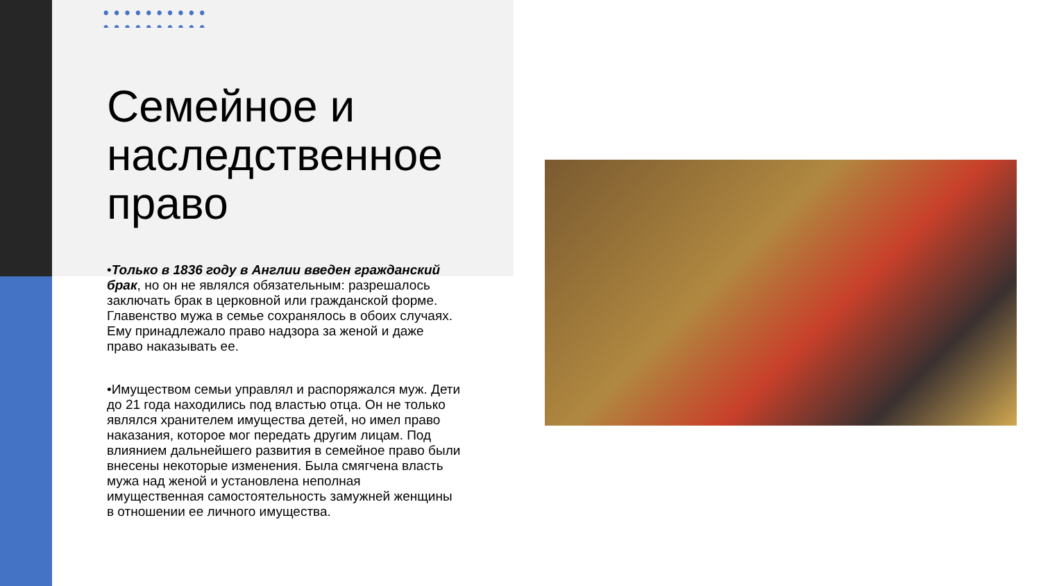Семейное и наследственное право
•Только в 1836 году в Англии введен гражданский брак, но он не являлся обязательным: разрешалось заключать брак в церковной или гражданской форме. Главенство мужа в семье сохранялось в обоих случаях. Ему принадлежало право надзора за женой и даже право наказывать ее.
•Имуществом семьи управлял и распоряжался муж. Дети до 21 года находились под властью отца. Он не только являлся хранителем имущества детей, но имел право наказания, которое мог передать другим лицам. Под влиянием дальнейшего развития в семейное право были внесены некоторые изменения. Была смягчена власть мужа над женой и установлена неполная имущественная самостоятельность замужней женщины в отношении ее личного имущества.